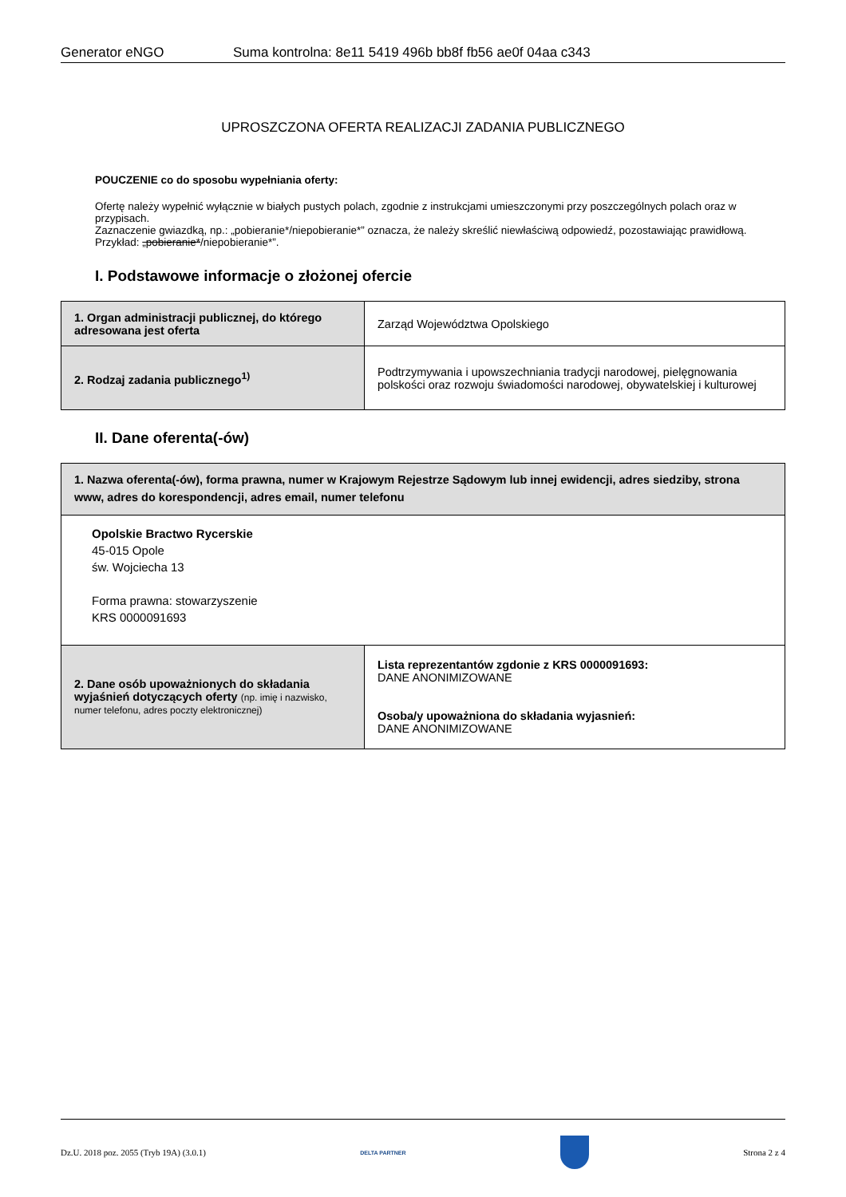Generator eNGO Suma kontrolna: 8e11 5419 496b bb8f fb56 ae0f 04aa c343
UPROSZCZONA OFERTA REALIZACJI ZADANIA PUBLICZNEGO
POUCZENIE co do sposobu wypełniania oferty:
Ofertę należy wypełnić wyłącznie w białych pustych polach, zgodnie z instrukcjami umieszczonymi przy poszczególnych polach oraz w przypisach.
Zaznaczenie gwiazdką, np.: „pobieranie*/niepobieranie*” oznacza, że należy skreślić niewłaściwą odpowiedź, pozostawiając prawidłową. Przykład: „pobieranie*/niepobieranie*”.
I. Podstawowe informacje o złożonej ofercie
| 1. Organ administracji publicznej, do którego adresowana jest oferta | Zarząd Województwa Opolskiego |
| 2. Rodzaj zadania publicznego<sup>1)</sup> | Podtrzymywania i upowszechniania tradycji narodowej, pielęgnowania polskości oraz rozwoju świadomości narodowej, obywatelskiej i kulturowej |
II. Dane oferenta(-ów)
| 1. Nazwa oferenta(-ów), forma prawna, numer w Krajowym Rejestrze Sądowym lub innej ewidencji, adres siedziby, strona www, adres do korespondencji, adres email, numer telefonu | |
| Opolskie Bractwo Rycerskie 45-015 Opole św. Wojciecha 13 Forma prawna: stowarzyszenie KRS 0000091693 | |
| 2. Dane osób upoważnionych do składania wyjaśnień dotyczących oferty (np. imię i nazwisko, numer telefonu, adres poczty elektronicznej) | Lista reprezentantów zgdonie z KRS 0000091693: DANE ANONIMIZOWANE Osoba/y upoważniona do składania wyjasnień: DANE ANONIMIZOWANE |
Dz.U. 2018 poz. 2055 (Tryb 19A) (3.0.1) DELTA PARTNER Strona 2 z 4